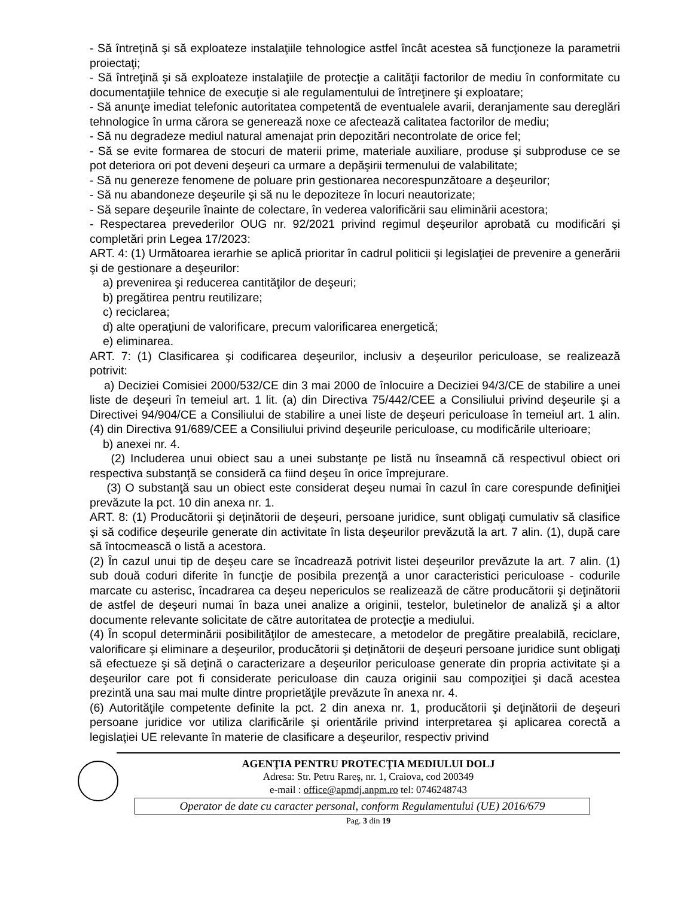- Să întreţină şi să exploateze instalaţiile tehnologice astfel încât acestea să funcţioneze la parametrii proiectaţi;
- Să întreţină şi să exploateze instalaţiile de protecţie a calităţii factorilor de mediu în conformitate cu documentaţiile tehnice de execuţie si ale regulamentului de întreţinere şi exploatare;
- Să anunţe imediat telefonic autoritatea competentă de eventualele avarii, deranjamente sau dereglări tehnologice în urma cărora se generează noxe ce afectează calitatea factorilor de mediu;
- Să nu degradeze mediul natural amenajat prin depozitări necontrolate de orice fel;
- Să se evite formarea de stocuri de materii prime, materiale auxiliare, produse şi subproduse ce se pot deteriora ori pot deveni deşeuri ca urmare a depăşirii termenului de valabilitate;
- Să nu genereze fenomene de poluare prin gestionarea necorespunzătoare a deşeurilor;
- Să nu abandoneze deşeurile şi să nu le depoziteze în locuri neautorizate;
- Să separe deşeurile înainte de colectare, în vederea valorificării sau eliminării acestora;
- Respectarea prevederilor OUG nr. 92/2021 privind regimul deşeurilor aprobată cu modificări şi completări prin Legea 17/2023:
ART. 4: (1) Următoarea ierarhie se aplică prioritar în cadrul politicii şi legislaţiei de prevenire a generării şi de gestionare a deşeurilor:
a) prevenirea şi reducerea cantităţilor de deşeuri;
b) pregătirea pentru reutilizare;
c) reciclarea;
d) alte operaţiuni de valorificare, precum valorificarea energetică;
e) eliminarea.
ART. 7: (1) Clasificarea şi codificarea deşeurilor, inclusiv a deşeurilor periculoase, se realizează potrivit:
a) Deciziei Comisiei 2000/532/CE din 3 mai 2000 de înlocuire a Deciziei 94/3/CE de stabilire a unei liste de deşeuri în temeiul art. 1 lit. (a) din Directiva 75/442/CEE a Consiliului privind deşeurile şi a Directivei 94/904/CE a Consiliului de stabilire a unei liste de deşeuri periculoase în temeiul art. 1 alin. (4) din Directiva 91/689/CEE a Consiliului privind deşeurile periculoase, cu modificările ulterioare;
b) anexei nr. 4.
(2) Includerea unui obiect sau a unei substanţe pe listă nu înseamnă că respectivul obiect ori respectiva substanţă se consideră ca fiind deşeu în orice împrejurare.
(3) O substanţă sau un obiect este considerat deşeu numai în cazul în care corespunde definiţiei prevăzute la pct. 10 din anexa nr. 1.
ART. 8: (1) Producătorii şi deţinătorii de deşeuri, persoane juridice, sunt obligaţi cumulativ să clasifice şi să codifice deşeurile generate din activitate în lista deşeurilor prevăzută la art. 7 alin. (1), după care să întocmească o listă a acestora.
(2) În cazul unui tip de deşeu care se încadrează potrivit listei deşeurilor prevăzute la art. 7 alin. (1) sub două coduri diferite în funcţie de posibila prezenţă a unor caracteristici periculoase - codurile marcate cu asterisc, încadrarea ca deşeu nepericulos se realizează de către producătorii şi deţinătorii de astfel de deşeuri numai în baza unei analize a originii, testelor, buletinelor de analiză şi a altor documente relevante solicitate de către autoritatea de protecţie a mediului.
(4) În scopul determinării posibilităţilor de amestecare, a metodelor de pregătire prealabilă, reciclare, valorificare şi eliminare a deşeurilor, producătorii şi deţinătorii de deşeuri persoane juridice sunt obligaţi să efectueze şi să deţină o caracterizare a deşeurilor periculoase generate din propria activitate şi a deşeurilor care pot fi considerate periculoase din cauza originii sau compoziţiei şi dacă acestea prezintă una sau mai multe dintre proprietăţile prevăzute în anexa nr. 4.
(6) Autorităţile competente definite la pct. 2 din anexa nr. 1, producătorii şi deţinătorii de deşeuri persoane juridice vor utiliza clarificările şi orientările privind interpretarea şi aplicarea corectă a legislaţiei UE relevante în materie de clasificare a deşeurilor, respectiv privind
AGENŢIA PENTRU PROTECŢIA MEDIULUI DOLJ
Adresa: Str. Petru Rareş, nr. 1, Craiova, cod 200349
e-mail : office@apmdj.anpm.ro tel: 0746248743
Operator de date cu caracter personal, conform Regulamentului (UE) 2016/679
Pag. 3 din 19